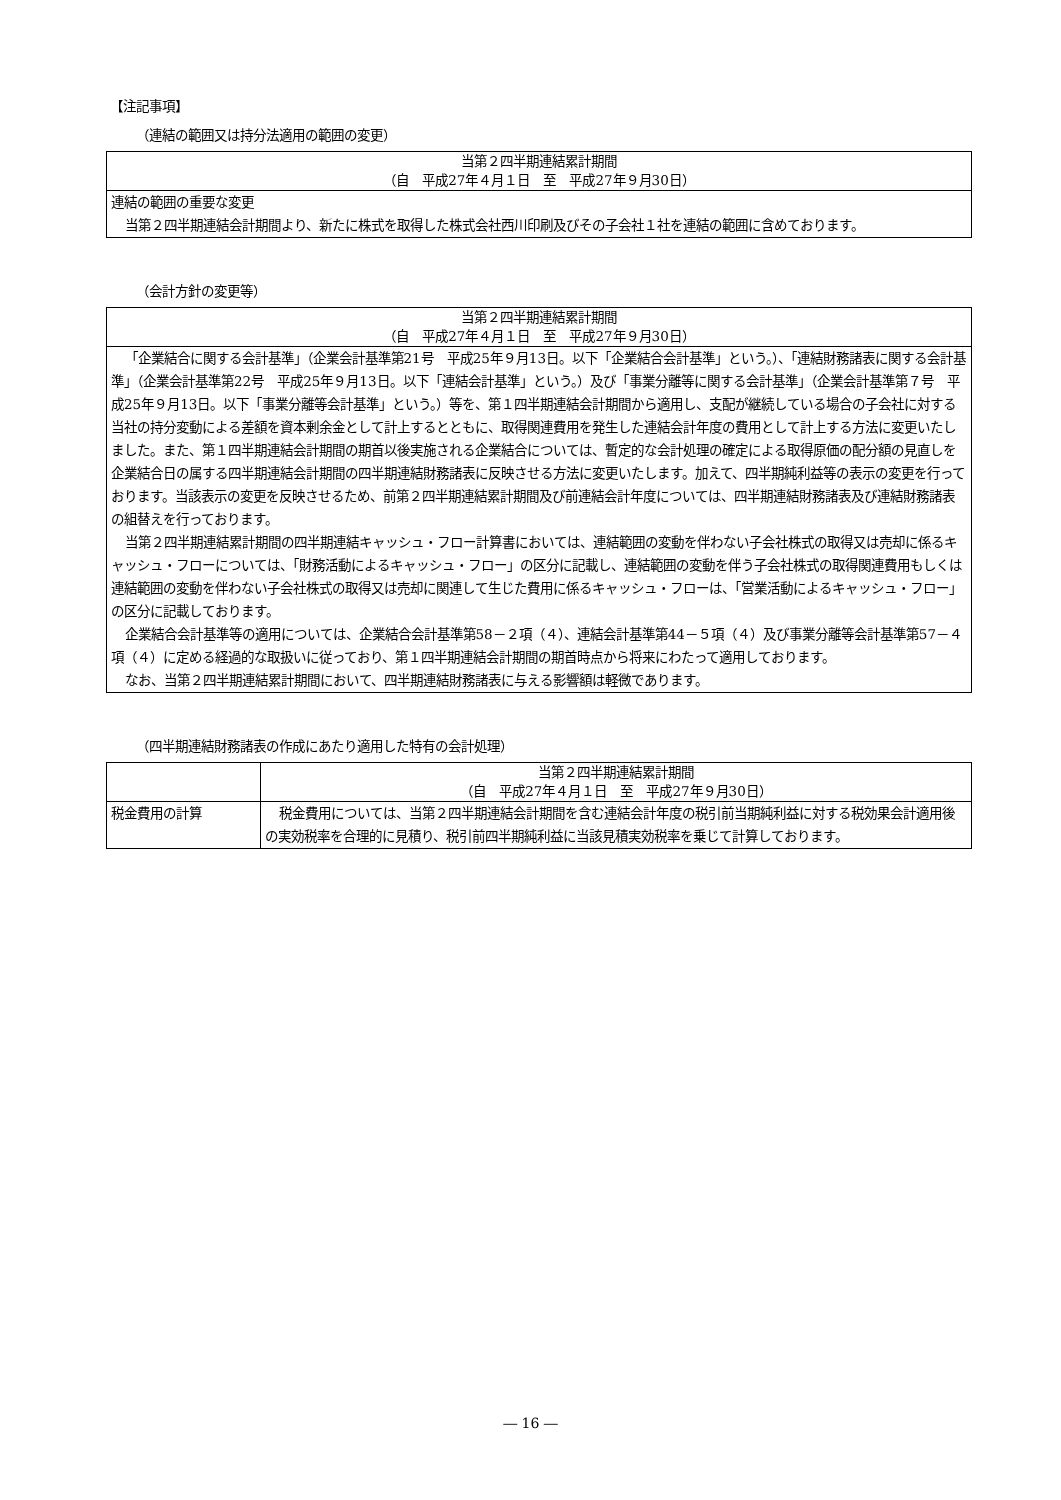【注記事項】
（連結の範囲又は持分法適用の範囲の変更）
| 当第２四半期連結累計期間 （自 平成27年４月１日 至 平成27年９月30日） |
| 連結の範囲の重要な変更 当第２四半期連結会計期間より、新たに株式を取得した株式会社西川印刷及びその子会社１社を連結の範囲に含めております。 |
（会計方針の変更等）
| 当第２四半期連結累計期間 （自 平成27年４月１日 至 平成27年９月30日） |
| 「企業結合に関する会計基準」（企業会計基準第21号 平成25年９月13日。以下「企業結合会計基準」という。）、「連結財務諸表に関する会計基準」（企業会計基準第22号 平成25年９月13日。以下「連結会計基準」という。）及び「事業分離等に関する会計基準」（企業会計基準第７号 平成25年９月13日。以下「事業分離等会計基準」という。）等を、第１四半期連結会計期間から適用し、支配が継続している場合の子会社に対する当社の持分変動による差額を資本剰余金として計上するとともに、取得関連費用を発生した連結会計年度の費用として計上する方法に変更いたしました。また、第１四半期連結会計期間の期首以後実施される企業結合については、暫定的な会計処理の確定による取得原価の配分額の見直しを企業結合日の属する四半期連結会計期間の四半期連結財務諸表に反映させる方法に変更いたします。加えて、四半期純利益等の表示の変更を行っております。当該表示の変更を反映させるため、前第２四半期連結累計期間及び前連結会計年度については、四半期連結財務諸表及び連結財務諸表の組替えを行っております。 当第２四半期連結累計期間の四半期連結キャッシュ・フロー計算書においては、連結範囲の変動を伴わない子会社株式の取得又は売却に係るキャッシュ・フローについては、「財務活動によるキャッシュ・フロー」の区分に記載し、連結範囲の変動を伴う子会社株式の取得関連費用もしくは連結範囲の変動を伴わない子会社株式の取得又は売却に関連して生じた費用に係るキャッシュ・フローは、「営業活動によるキャッシュ・フロー」の区分に記載しております。 企業結合会計基準等の適用については、企業結合会計基準第58－２項（４）、連結会計基準第44－５項（４）及び事業分離等会計基準第57－４項（４）に定める経過的な取扱いに従っており、第１四半期連結会計期間の期首時点から将来にわたって適用しております。 なお、当第２四半期連結累計期間において、四半期連結財務諸表に与える影響額は軽微であります。 |
（四半期連結財務諸表の作成にあたり適用した特有の会計処理）
| | 当第２四半期連結累計期間 （自 平成27年４月１日 至 平成27年９月30日） |
| 税金費用の計算 | 税金費用については、当第２四半期連結会計期間を含む連結会計年度の税引前当期純利益に対する税効果会計適用後の実効税率を合理的に見積り、税引前四半期純利益に当該見積実効税率を乗じて計算しております。 |
― 16 ―